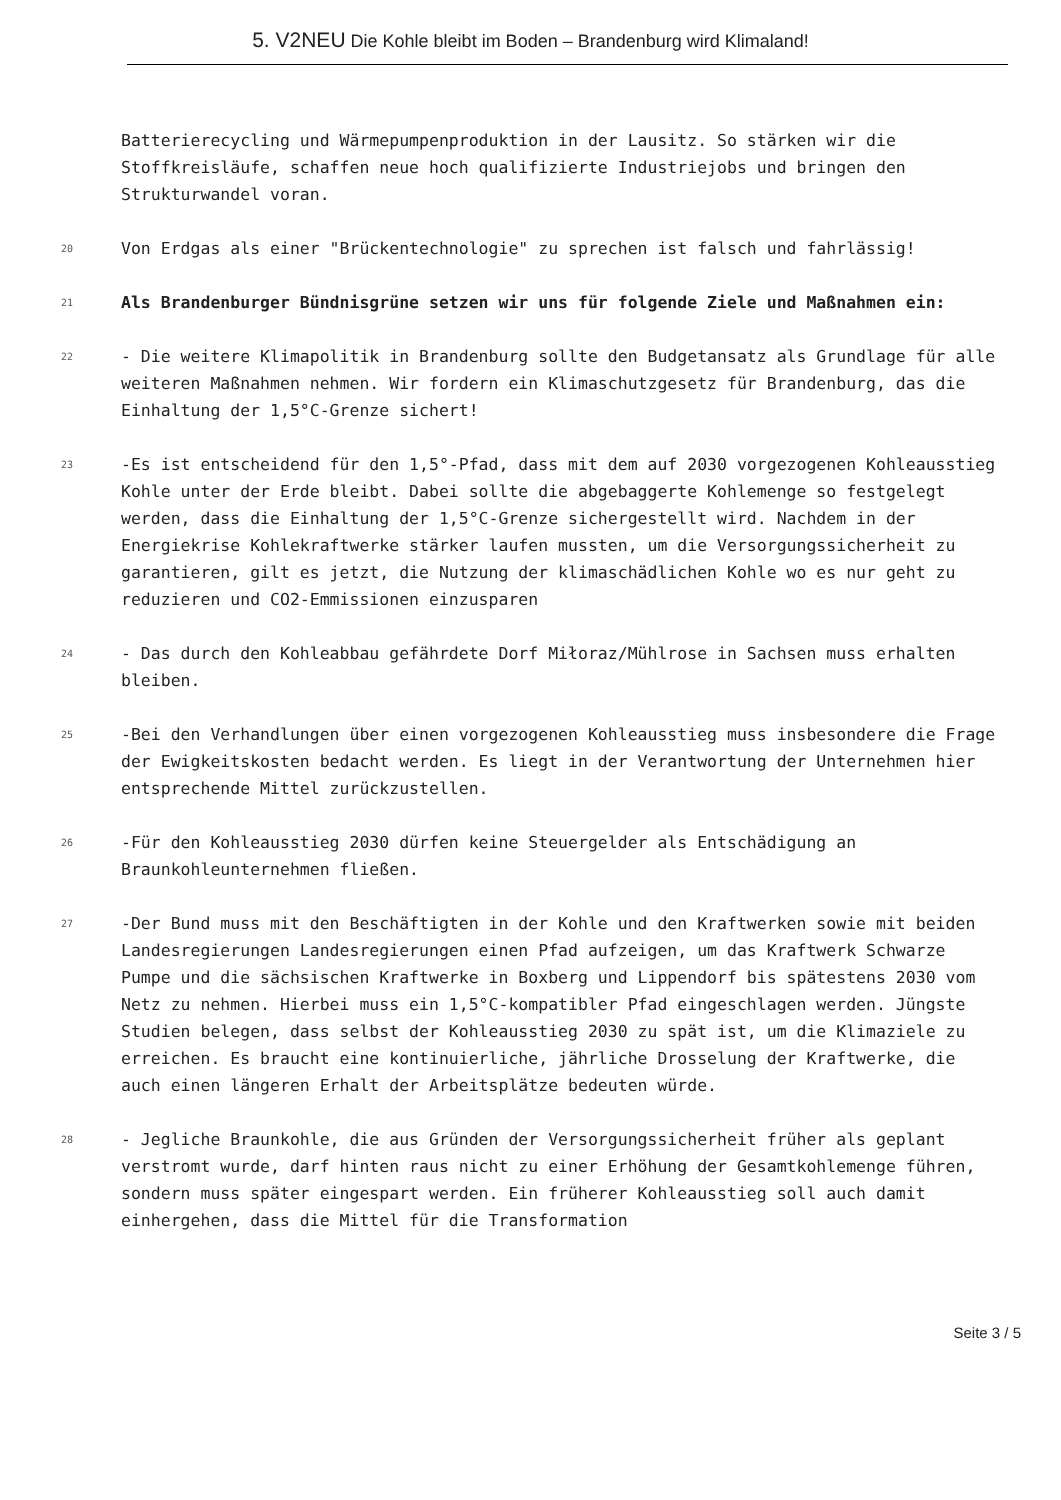5. V2NEU Die Kohle bleibt im Boden – Brandenburg wird Klimaland!
Batterierecycling und Wärmepumpenproduktion in der Lausitz. So stärken wir die Stoffkreisläufe, schaffen neue hoch qualifizierte Industriejobs und bringen den Strukturwandel voran.
20
Von Erdgas als einer "Brückentechnologie" zu sprechen ist falsch und fahrlässig!
21
Als Brandenburger Bündnisgrüne setzen wir uns für folgende Ziele und Maßnahmen ein:
22
- Die weitere Klimapolitik in Brandenburg sollte den Budgetansatz als Grundlage für alle weiteren Maßnahmen nehmen. Wir fordern ein Klimaschutzgesetz für Brandenburg, das die Einhaltung der 1,5°C-Grenze sichert!
23
-Es ist entscheidend für den 1,5°-Pfad, dass mit dem auf 2030 vorgezogenen Kohleausstieg Kohle unter der Erde bleibt. Dabei sollte die abgebaggerte Kohlemenge so festgelegt werden, dass die Einhaltung der 1,5°C-Grenze sichergestellt wird. Nachdem in der Energiekrise Kohlekraftwerke stärker laufen mussten, um die Versorgungssicherheit zu garantieren, gilt es jetzt, die Nutzung der klimaschädlichen Kohle wo es nur geht zu reduzieren und CO2-Emmissionen einzusparen
24
- Das durch den Kohleabbau gefährdete Dorf Miłoraz/Mühlrose in Sachsen muss erhalten bleiben.
25
-Bei den Verhandlungen über einen vorgezogenen Kohleausstieg muss insbesondere die Frage der Ewigkeitskosten bedacht werden. Es liegt in der Verantwortung der Unternehmen hier entsprechende Mittel zurückzustellen.
26
-Für den Kohleausstieg 2030 dürfen keine Steuergelder als Entschädigung an Braunkohleunternehmen fließen.
27
-Der Bund muss mit den Beschäftigten in der Kohle und den Kraftwerken sowie mit beiden Landesregierungen Landesregierungen einen Pfad aufzeigen, um das Kraftwerk Schwarze Pumpe und die sächsischen Kraftwerke in Boxberg und Lippendorf bis spätestens 2030 vom Netz zu nehmen. Hierbei muss ein 1,5°C-kompatibler Pfad eingeschlagen werden. Jüngste Studien belegen, dass selbst der Kohleausstieg 2030 zu spät ist, um die Klimaziele zu erreichen. Es braucht eine kontinuierliche, jährliche Drosselung der Kraftwerke, die auch einen längeren Erhalt der Arbeitsplätze bedeuten würde.
28
- Jegliche Braunkohle, die aus Gründen der Versorgungssicherheit früher als geplant verstromt wurde, darf hinten raus nicht zu einer Erhöhung der Gesamtkohlemenge führen, sondern muss später eingespart werden. Ein früherer Kohleausstieg soll auch damit einhergehen, dass die Mittel für die Transformation
Seite 3 / 5